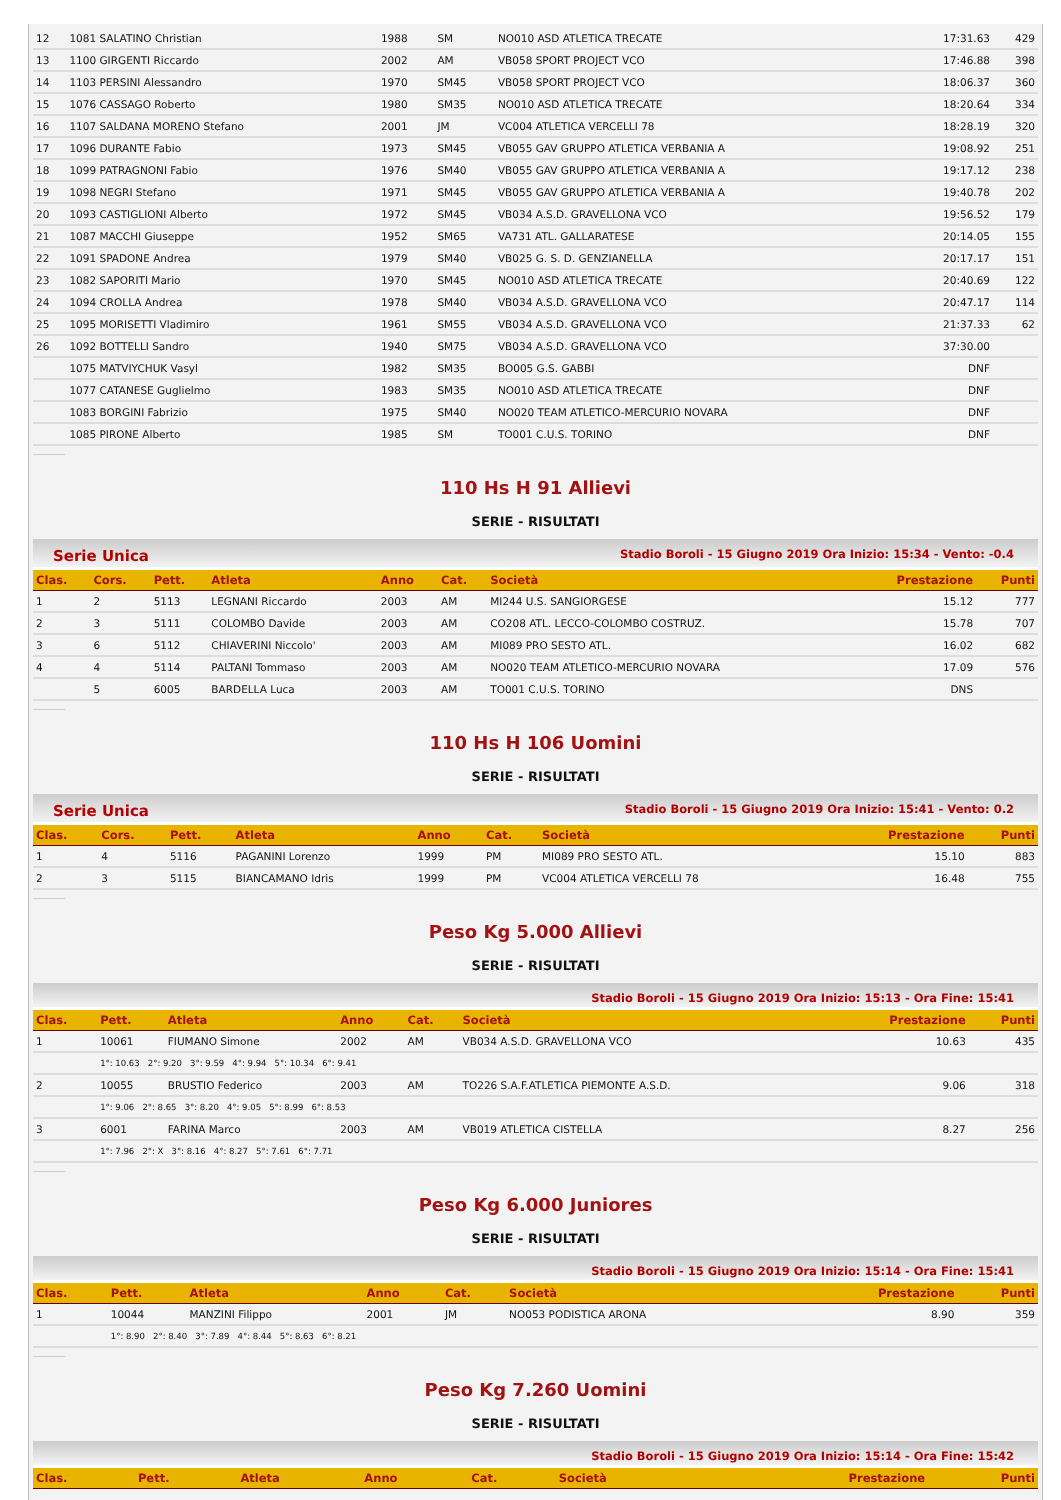| 12 | 1081 SALATINO Christian | 1988 | SM | NO010 ASD ATLETICA TRECATE | 17:31.63 | 429 |
| 13 | 1100 GIRGENTI Riccardo | 2002 | AM | VB058 SPORT PROJECT VCO | 17:46.88 | 398 |
| 14 | 1103 PERSINI Alessandro | 1970 | SM45 | VB058 SPORT PROJECT VCO | 18:06.37 | 360 |
| 15 | 1076 CASSAGO Roberto | 1980 | SM35 | NO010 ASD ATLETICA TRECATE | 18:20.64 | 334 |
| 16 | 1107 SALDANA MORENO Stefano | 2001 | JM | VC004 ATLETICA VERCELLI 78 | 18:28.19 | 320 |
| 17 | 1096 DURANTE Fabio | 1973 | SM45 | VB055 GAV GRUPPO ATLETICA VERBANIA A | 19:08.92 | 251 |
| 18 | 1099 PATRAGNONI Fabio | 1976 | SM40 | VB055 GAV GRUPPO ATLETICA VERBANIA A | 19:17.12 | 238 |
| 19 | 1098 NEGRI Stefano | 1971 | SM45 | VB055 GAV GRUPPO ATLETICA VERBANIA A | 19:40.78 | 202 |
| 20 | 1093 CASTIGLIONI Alberto | 1972 | SM45 | VB034 A.S.D. GRAVELLONA VCO | 19:56.52 | 179 |
| 21 | 1087 MACCHI Giuseppe | 1952 | SM65 | VA731 ATL. GALLARATESE | 20:14.05 | 155 |
| 22 | 1091 SPADONE Andrea | 1979 | SM40 | VB025 G. S. D. GENZIANELLA | 20:17.17 | 151 |
| 23 | 1082 SAPORITI Mario | 1970 | SM45 | NO010 ASD ATLETICA TRECATE | 20:40.69 | 122 |
| 24 | 1094 CROLLA Andrea | 1978 | SM40 | VB034 A.S.D. GRAVELLONA VCO | 20:47.17 | 114 |
| 25 | 1095 MORISETTI Vladimiro | 1961 | SM55 | VB034 A.S.D. GRAVELLONA VCO | 21:37.33 | 62 |
| 26 | 1092 BOTTELLI Sandro | 1940 | SM75 | VB034 A.S.D. GRAVELLONA VCO | 37:30.00 | |
| | 1075 MATVIYCHUK Vasyl | 1982 | SM35 | BO005 G.S. GABBI | DNF | |
| | 1077 CATANESE Guglielmo | 1983 | SM35 | NO010 ASD ATLETICA TRECATE | DNF | |
| | 1083 BORGINI Fabrizio | 1975 | SM40 | NO020 TEAM ATLETICO-MERCURIO NOVARA | DNF | |
| | 1085 PIRONE Alberto | 1985 | SM | TO001 C.U.S. TORINO | DNF | |
110 Hs H 91 Allievi
SERIE - RISULTATI
Serie Unica Stadio Boroli - 15 Giugno 2019 Ora Inizio: 15:34 - Vento: -0.4
| Clas. | Cors. | Pett. | Atleta | Anno | Cat. | Società | Prestazione | Punti |
| --- | --- | --- | --- | --- | --- | --- | --- | --- |
| 1 | 2 | 5113 | LEGNANI Riccardo | 2003 | AM | MI244 U.S. SANGIORGESE | 15.12 | 777 |
| 2 | 3 | 5111 | COLOMBO Davide | 2003 | AM | CO208 ATL. LECCO-COLOMBO COSTRUZ. | 15.78 | 707 |
| 3 | 6 | 5112 | CHIAVERINI Niccolo' | 2003 | AM | MI089 PRO SESTO ATL. | 16.02 | 682 |
| 4 | 4 | 5114 | PALTANI Tommaso | 2003 | AM | NO020 TEAM ATLETICO-MERCURIO NOVARA | 17.09 | 576 |
| | 5 | 6005 | BARDELLA Luca | 2003 | AM | TO001 C.U.S. TORINO | DNS | |
110 Hs H 106 Uomini
SERIE - RISULTATI
Serie Unica Stadio Boroli - 15 Giugno 2019 Ora Inizio: 15:41 - Vento: 0.2
| Clas. | Cors. | Pett. | Atleta | Anno | Cat. | Società | Prestazione | Punti |
| --- | --- | --- | --- | --- | --- | --- | --- | --- |
| 1 | 4 | 5116 | PAGANINI Lorenzo | 1999 | PM | MI089 PRO SESTO ATL. | 15.10 | 883 |
| 2 | 3 | 5115 | BIANCAMANO Idris | 1999 | PM | VC004 ATLETICA VERCELLI 78 | 16.48 | 755 |
Peso Kg 5.000 Allievi
SERIE - RISULTATI
Stadio Boroli - 15 Giugno 2019 Ora Inizio: 15:13 - Ora Fine: 15:41
| Clas. | Pett. | Atleta | Anno | Cat. | Società | Prestazione | Punti |
| --- | --- | --- | --- | --- | --- | --- | --- |
| 1 | 10061 | FIUMANO Simone | 2002 | AM | VB034 A.S.D. GRAVELLONA VCO | 10.63 | 435 |
| | 1°: 10.63 2°: 9.20 3°: 9.59 4°: 9.94 5°: 10.34 6°: 9.41 | | | | | | |
| 2 | 10055 | BRUSTIO Federico | 2003 | AM | TO226 S.A.F.ATLETICA PIEMONTE A.S.D. | 9.06 | 318 |
| | 1°: 9.06 2°: 8.65 3°: 8.20 4°: 9.05 5°: 8.99 6°: 8.53 | | | | | | |
| 3 | 6001 | FARINA Marco | 2003 | AM | VB019 ATLETICA CISTELLA | 8.27 | 256 |
| | 1°: 7.96 2°: X 3°: 8.16 4°: 8.27 5°: 7.61 6°: 7.71 | | | | | | |
Peso Kg 6.000 Juniores
SERIE - RISULTATI
Stadio Boroli - 15 Giugno 2019 Ora Inizio: 15:14 - Ora Fine: 15:41
| Clas. | Pett. | Atleta | Anno | Cat. | Società | Prestazione | Punti |
| --- | --- | --- | --- | --- | --- | --- | --- |
| 1 | 10044 | MANZINI Filippo | 2001 | JM | NO053 PODISTICA ARONA | 8.90 | 359 |
| | 1°: 8.90 2°: 8.40 3°: 7.89 4°: 8.44 5°: 8.63 6°: 8.21 | | | | | | |
Peso Kg 7.260 Uomini
SERIE - RISULTATI
Stadio Boroli - 15 Giugno 2019 Ora Inizio: 15:14 - Ora Fine: 15:42
| Clas. | Pett. | Atleta | Anno | Cat. | Società | Prestazione | Punti |
| --- | --- | --- | --- | --- | --- | --- | --- |